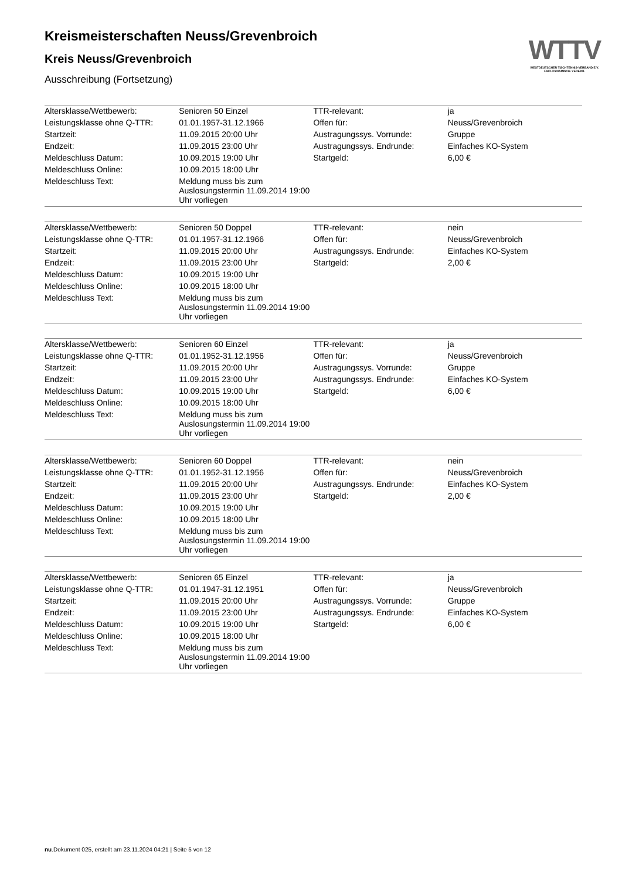WTTV
WESTDEUTSCHER TISCHTENNIS-VERBAND E.V.
FAIR. DYNAMISCH. VEREINT.
Kreismeisterschaften Neuss/Grevenbroich
Kreis Neuss/Grevenbroich
Ausschreibung (Fortsetzung)
| Altersklasse/Wettbewerb: | Senioren 50 Einzel | TTR-relevant: | ja |
| Leistungsklasse ohne Q-TTR: | 01.01.1957-31.12.1966 | Offen für: | Neuss/Grevenbroich |
| Startzeit: | 11.09.2015 20:00 Uhr | Austragungssys. Vorrunde: | Gruppe |
| Endzeit: | 11.09.2015 23:00 Uhr | Austragungssys. Endrunde: | Einfaches KO-System |
| Meldeschluss Datum: | 10.09.2015 19:00 Uhr | Startgeld: | 6,00 € |
| Meldeschluss Online: | 10.09.2015 18:00 Uhr | | |
| Meldeschluss Text: | Meldung muss bis zum Auslosungstermin 11.09.2014 19:00 Uhr vorliegen | | |
| Altersklasse/Wettbewerb: | Senioren 50 Doppel | TTR-relevant: | nein |
| Leistungsklasse ohne Q-TTR: | 01.01.1957-31.12.1966 | Offen für: | Neuss/Grevenbroich |
| Startzeit: | 11.09.2015 20:00 Uhr | Austragungssys. Endrunde: | Einfaches KO-System |
| Endzeit: | 11.09.2015 23:00 Uhr | Startgeld: | 2,00 € |
| Meldeschluss Datum: | 10.09.2015 19:00 Uhr | | |
| Meldeschluss Online: | 10.09.2015 18:00 Uhr | | |
| Meldeschluss Text: | Meldung muss bis zum Auslosungstermin 11.09.2014 19:00 Uhr vorliegen | | |
| Altersklasse/Wettbewerb: | Senioren 60 Einzel | TTR-relevant: | ja |
| Leistungsklasse ohne Q-TTR: | 01.01.1952-31.12.1956 | Offen für: | Neuss/Grevenbroich |
| Startzeit: | 11.09.2015 20:00 Uhr | Austragungssys. Vorrunde: | Gruppe |
| Endzeit: | 11.09.2015 23:00 Uhr | Austragungssys. Endrunde: | Einfaches KO-System |
| Meldeschluss Datum: | 10.09.2015 19:00 Uhr | Startgeld: | 6,00 € |
| Meldeschluss Online: | 10.09.2015 18:00 Uhr | | |
| Meldeschluss Text: | Meldung muss bis zum Auslosungstermin 11.09.2014 19:00 Uhr vorliegen | | |
| Altersklasse/Wettbewerb: | Senioren 60 Doppel | TTR-relevant: | nein |
| Leistungsklasse ohne Q-TTR: | 01.01.1952-31.12.1956 | Offen für: | Neuss/Grevenbroich |
| Startzeit: | 11.09.2015 20:00 Uhr | Austragungssys. Endrunde: | Einfaches KO-System |
| Endzeit: | 11.09.2015 23:00 Uhr | Startgeld: | 2,00 € |
| Meldeschluss Datum: | 10.09.2015 19:00 Uhr | | |
| Meldeschluss Online: | 10.09.2015 18:00 Uhr | | |
| Meldeschluss Text: | Meldung muss bis zum Auslosungstermin 11.09.2014 19:00 Uhr vorliegen | | |
| Altersklasse/Wettbewerb: | Senioren 65 Einzel | TTR-relevant: | ja |
| Leistungsklasse ohne Q-TTR: | 01.01.1947-31.12.1951 | Offen für: | Neuss/Grevenbroich |
| Startzeit: | 11.09.2015 20:00 Uhr | Austragungssys. Vorrunde: | Gruppe |
| Endzeit: | 11.09.2015 23:00 Uhr | Austragungssys. Endrunde: | Einfaches KO-System |
| Meldeschluss Datum: | 10.09.2015 19:00 Uhr | Startgeld: | 6,00 € |
| Meldeschluss Online: | 10.09.2015 18:00 Uhr | | |
| Meldeschluss Text: | Meldung muss bis zum Auslosungstermin 11.09.2014 19:00 Uhr vorliegen | | |
nu.Dokument 025, erstellt am 23.11.2024 04:21 | Seite 5 von 12